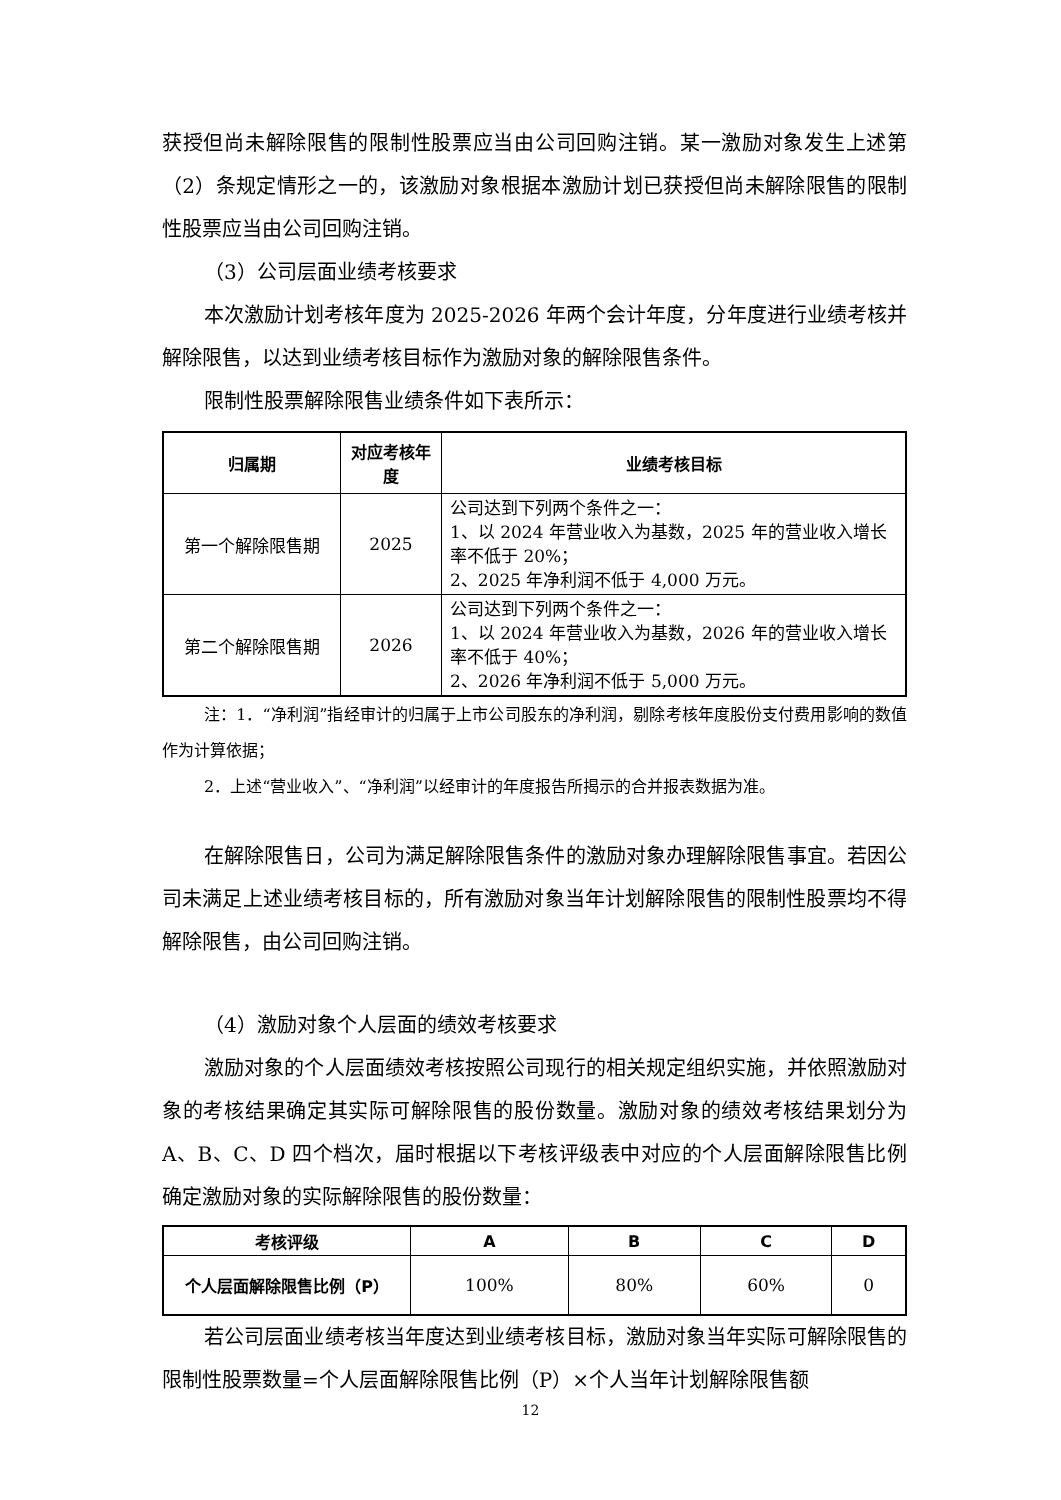获授但尚未解除限售的限制性股票应当由公司回购注销。某一激励对象发生上述第（2）条规定情形之一的，该激励对象根据本激励计划已获授但尚未解除限售的限制性股票应当由公司回购注销。
（3）公司层面业绩考核要求
本次激励计划考核年度为 2025-2026 年两个会计年度，分年度进行业绩考核并解除限售，以达到业绩考核目标作为激励对象的解除限售条件。
限制性股票解除限售业绩条件如下表所示：
| 归属期 | 对应考核年度 | 业绩考核目标 |
| --- | --- | --- |
| 第一个解除限售期 | 2025 | 公司达到下列两个条件之一： 1、以 2024 年营业收入为基数，2025 年的营业收入增长率不低于 20%； 2、2025 年净利润不低于 4,000 万元。 |
| 第二个解除限售期 | 2026 | 公司达到下列两个条件之一： 1、以 2024 年营业收入为基数，2026 年的营业收入增长率不低于 40%； 2、2026 年净利润不低于 5,000 万元。 |
注：1．“净利润”指经审计的归属于上市公司股东的净利润，剔除考核年度股份支付费用影响的数值作为计算依据；
2．上述“营业收入”、“净利润”以经审计的年度报告所揭示的合并报表数据为准。
在解除限售日，公司为满足解除限售条件的激励对象办理解除限售事宜。若因公司未满足上述业绩考核目标的，所有激励对象当年计划解除限售的限制性股票均不得解除限售，由公司回购注销。
（4）激励对象个人层面的绩效考核要求
激励对象的个人层面绩效考核按照公司现行的相关规定组织实施，并依照激励对象的考核结果确定其实际可解除限售的股份数量。激励对象的绩效考核结果划分为 A、B、C、D 四个档次，届时根据以下考核评级表中对应的个人层面解除限售比例确定激励对象的实际解除限售的股份数量：
| 考核评级 | A | B | C | D |
| --- | --- | --- | --- | --- |
| 个人层面解除限售比例（P） | 100% | 80% | 60% | 0 |
若公司层面业绩考核当年度达到业绩考核目标，激励对象当年实际可解除限售的限制性股票数量=个人层面解除限售比例（P）×个人当年计划解除限售额
12